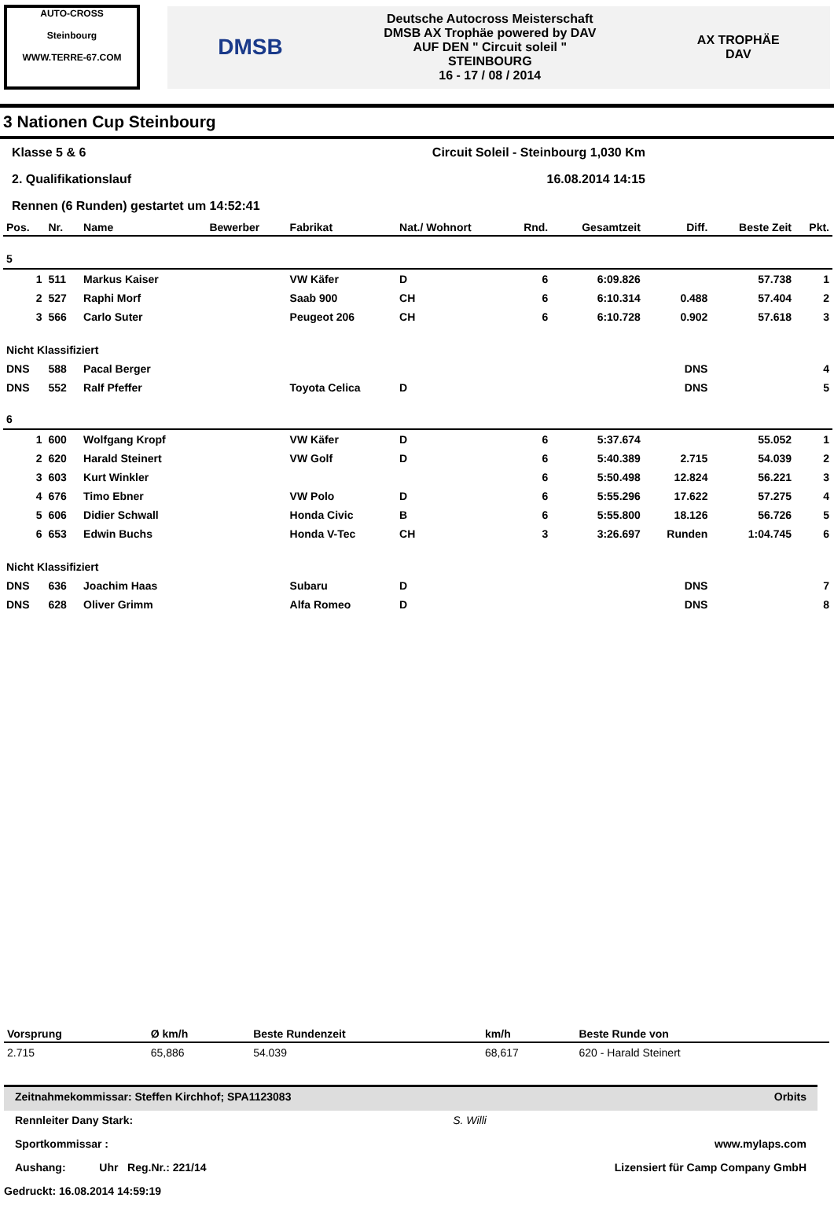AUTO-CROSS
Steinbourg
WWW.TERRE-67.COM
DMSB
Deutsche Autocross Meisterschaft
DMSB AX Trophäe powered by DAV
AUF DEN " Circuit soleil "
STEINBOURG
16 - 17 / 08 / 2014
AX TROPHÄE
DAV
3 Nationen Cup Steinbourg
Klasse 5 & 6 Circuit Soleil - Steinbourg 1,030 Km
2. Qualifikationslauf 16.08.2014 14:15
Rennen (6 Runden) gestartet um 14:52:41
| Pos. | Nr. | Name | Bewerber | Fabrikat | Nat./ Wohnort | Rnd. | Gesamtzeit | Diff. | Beste Zeit | Pkt. |
| --- | --- | --- | --- | --- | --- | --- | --- | --- | --- | --- |
| 5 | | | | | | | | | | |
| 1 | 511 | Markus Kaiser | | VW Käfer | D | 6 | 6:09.826 | | 57.738 | 1 |
| 2 | 527 | Raphi Morf | | Saab 900 | CH | 6 | 6:10.314 | 0.488 | 57.404 | 2 |
| 3 | 566 | Carlo Suter | | Peugeot 206 | CH | 6 | 6:10.728 | 0.902 | 57.618 | 3 |
| Nicht Klassifiziert | | | | | | | | | | |
| DNS | 588 | Pacal Berger | | | | | | DNS | | 4 |
| DNS | 552 | Ralf Pfeffer | | Toyota Celica | D | | | DNS | | 5 |
| 6 | | | | | | | | | | |
| 1 | 600 | Wolfgang Kropf | | VW Käfer | D | 6 | 5:37.674 | | 55.052 | 1 |
| 2 | 620 | Harald Steinert | | VW Golf | D | 6 | 5:40.389 | 2.715 | 54.039 | 2 |
| 3 | 603 | Kurt Winkler | | | | 6 | 5:50.498 | 12.824 | 56.221 | 3 |
| 4 | 676 | Timo Ebner | | VW Polo | D | 6 | 5:55.296 | 17.622 | 57.275 | 4 |
| 5 | 606 | Didier Schwall | | Honda Civic | B | 6 | 5:55.800 | 18.126 | 56.726 | 5 |
| 6 | 653 | Edwin Buchs | | Honda V-Tec | CH | 3 | 3:26.697 | Runden | 1:04.745 | 6 |
| Nicht Klassifiziert | | | | | | | | | | |
| DNS | 636 | Joachim Haas | | Subaru | D | | | DNS | | 7 |
| DNS | 628 | Oliver Grimm | | Alfa Romeo | D | | | DNS | | 8 |
| Vorsprung | Ø km/h | Beste Rundenzeit | km/h | Beste Runde von |
| --- | --- | --- | --- | --- |
| 2.715 | 65,886 | 54.039 | 68,617 | 620 - Harald Steinert |
Zeitnahmekommissar: Steffen Kirchhof; SPA1123083 Orbits
Rennleiter Dany Stark: S. Willi
Sportkommissar : www.mylaps.com
Aushang: Uhr Reg.Nr.: 221/14 Lizensiert für Camp Company GmbH
Gedruckt: 16.08.2014 14:59:19